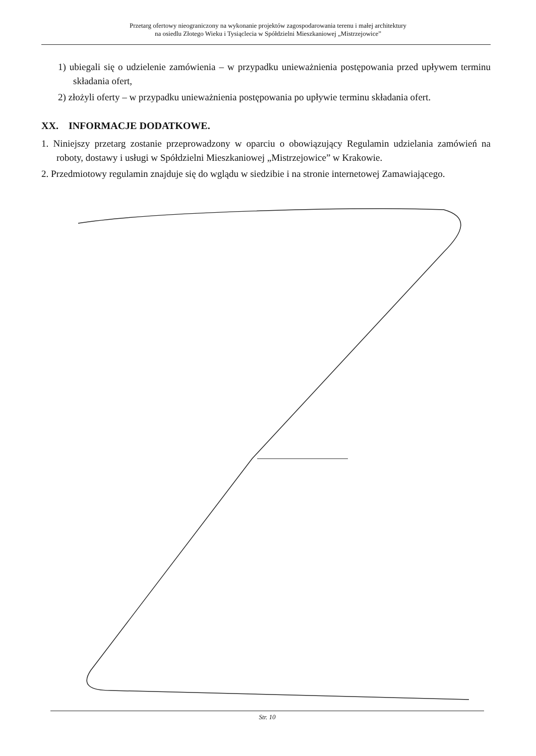Przetarg ofertowy nieograniczony na wykonanie projektów zagospodarowania terenu i małej architektury
na osiedlu Złotego Wieku i Tysiąclecia w Spółdzielni Mieszkaniowej „Mistrzejowice”
1) ubiegali się o udzielenie zamówienia – w przypadku unieważnienia postępowania przed upływem terminu składania ofert,
2) złożyli oferty – w przypadku unieważnienia postępowania po upływie terminu składania ofert.
XX. INFORMACJE DODATKOWE.
1. Niniejszy przetarg zostanie przeprowadzony w oparciu o obowiązujący Regulamin udzielania zamówień na roboty, dostawy i usługi w Spółdzielni Mieszkaniowej „Mistrzejowice” w Krakowie.
2. Przedmiotowy regulamin znajduje się do wglądu w siedzibie i na stronie internetowej Zamawiającego.
Str. 10